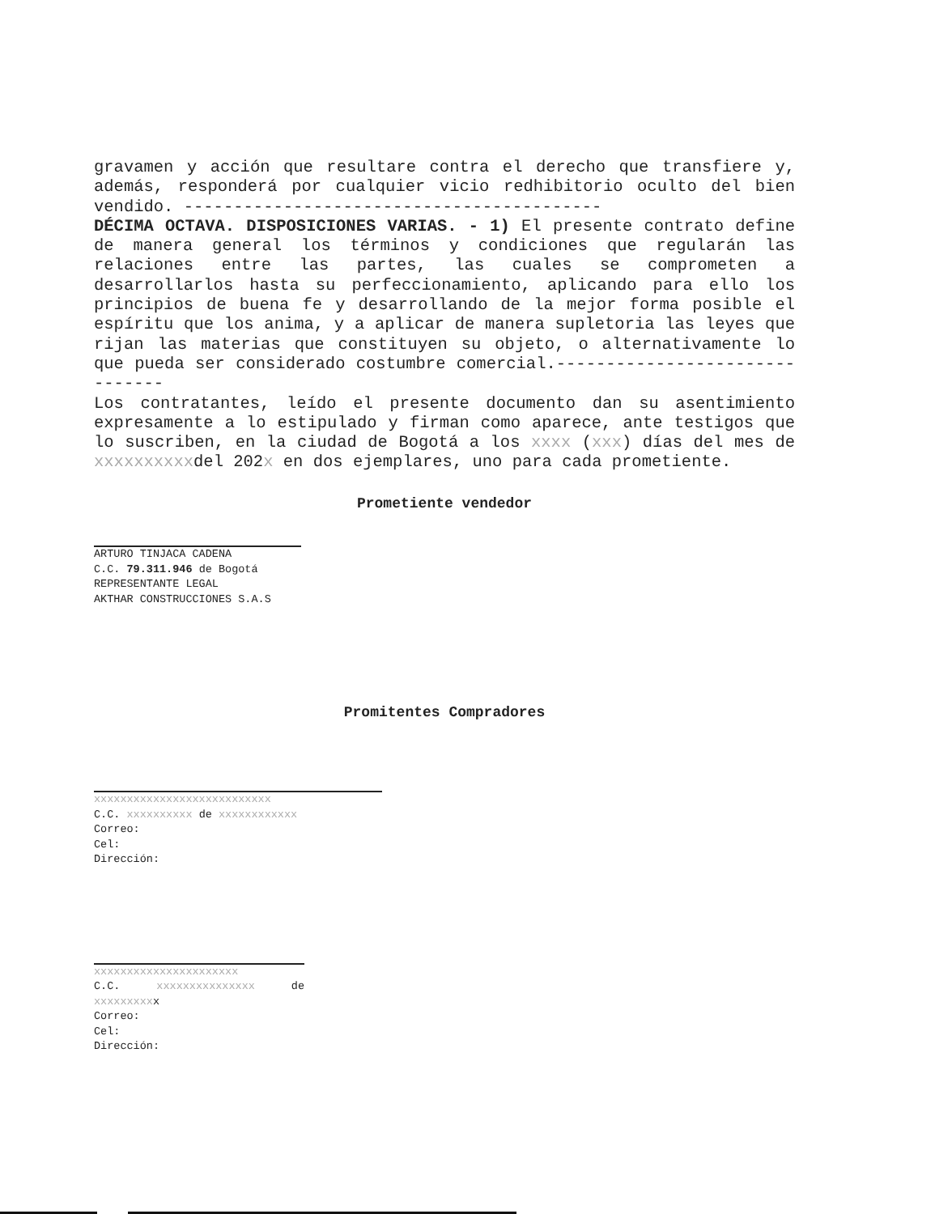gravamen y acción que resultare contra el derecho que transfiere y, además, responderá por cualquier vicio redhibitorio oculto del bien vendido. ------------------------------------------
DÉCIMA OCTAVA. DISPOSICIONES VARIAS. - 1) El presente contrato define de manera general los términos y condiciones que regularán las relaciones entre las partes, las cuales se comprometen a desarrollarlos hasta su perfeccionamiento, aplicando para ello los principios de buena fe y desarrollando de la mejor forma posible el espíritu que los anima, y a aplicar de manera supletoria las leyes que rijan las materias que constituyen su objeto, o alternativamente lo que pueda ser considerado costumbre comercial.-------------------------------
Los contratantes, leído el presente documento dan su asentimiento expresamente a lo estipulado y firman como aparece, ante testigos que lo suscriben, en la ciudad de Bogotá a los xxxx (xxx) días del mes de xxxxxxxxxxdel 202x en dos ejemplares, uno para cada prometiente.
Prometiente vendedor
ARTURO TINJACA CADENA
C.C. 79.311.946 de Bogotá
REPRESENTANTE LEGAL
AKTHAR CONSTRUCCIONES S.A.S
Promitentes Compradores
xxxxxxxxxxxxxxxxxxxxxxxxxxx
C.C. xxxxxxxxxx de xxxxxxxxxxxx
Correo:
Cel:
Dirección:
xxxxxxxxxxxxxxxxxxxxxx
C.C. xxxxxxxxxxxxxxx de xxxxxxxxxx
Correo:
Cel:
Dirección: